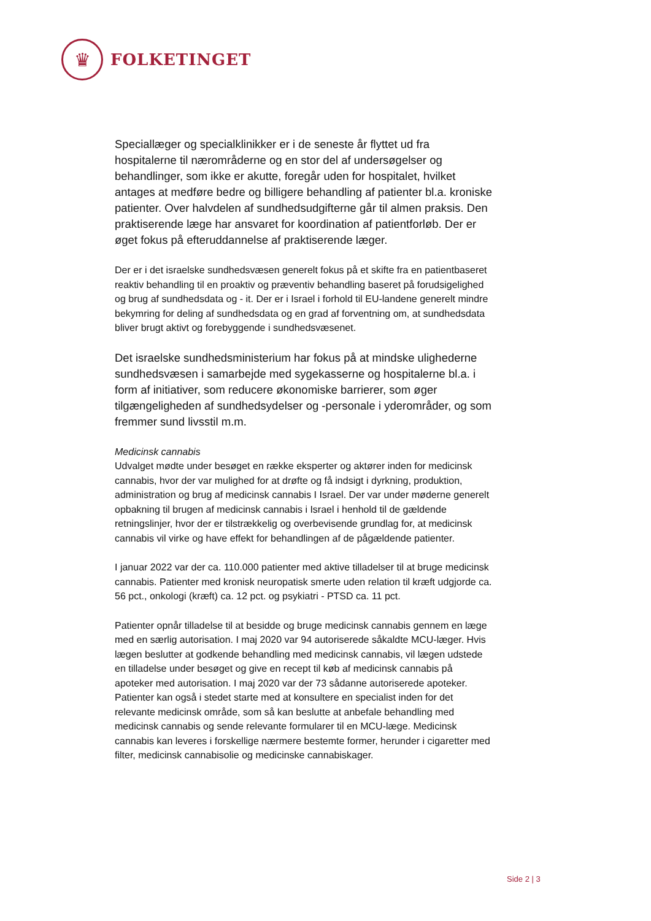♛
FOLKETINGET
Speciallæger og specialklinikker er i de seneste år flyttet ud fra hospitalerne til nærområderne og en stor del af undersøgelser og behandlinger, som ikke er akutte, foregår uden for hospitalet, hvilket antages at medføre bedre og billigere behandling af patienter bl.a. kroniske patienter. Over halvdelen af sundhedsudgifterne går til almen praksis. Den praktiserende læge har ansvaret for koordination af patientforløb. Der er øget fokus på efteruddannelse af praktiserende læger.
Der er i det israelske sundhedsvæsen generelt fokus på et skifte fra en patientbaseret reaktiv behandling til en proaktiv og præventiv behandling baseret på forudsigelighed og brug af sundhedsdata og - it. Der er i Israel i forhold til EU-landene generelt mindre bekymring for deling af sundhedsdata og en grad af forventning om, at sundhedsdata bliver brugt aktivt og forebyggende i sundhedsvæsenet.
Det israelske sundhedsministerium har fokus på at mindske ulighederne sundhedsvæsen i samarbejde med sygekasserne og hospitalerne bl.a. i form af initiativer, som reducere økonomiske barrierer, som øger tilgængeligheden af sundhedsydelser og -personale i yderområder, og som fremmer sund livsstil m.m.
Medicinsk cannabis
Udvalget mødte under besøget en række eksperter og aktører inden for medicinsk cannabis, hvor der var mulighed for at drøfte og få indsigt i dyrkning, produktion, administration og brug af medicinsk cannabis I Israel. Der var under møderne generelt opbakning til brugen af medicinsk cannabis i Israel i henhold til de gældende retningslinjer, hvor der er tilstrækkelig og overbevisende grundlag for, at medicinsk cannabis vil virke og have effekt for behandlingen af de pågældende patienter.
I januar 2022 var der ca. 110.000 patienter med aktive tilladelser til at bruge medicinsk cannabis. Patienter med kronisk neuropatisk smerte uden relation til kræft udgjorde ca. 56 pct., onkologi (kræft) ca. 12 pct. og psykiatri - PTSD ca. 11 pct.
Patienter opnår tilladelse til at besidde og bruge medicinsk cannabis gennem en læge med en særlig autorisation. I maj 2020 var 94 autoriserede såkaldte MCU-læger. Hvis lægen beslutter at godkende behandling med medicinsk cannabis, vil lægen udstede en tilladelse under besøget og give en recept til køb af medicinsk cannabis på apoteker med autorisation. I maj 2020 var der 73 sådanne autoriserede apoteker. Patienter kan også i stedet starte med at konsultere en specialist inden for det relevante medicinsk område, som så kan beslutte at anbefale behandling med medicinsk cannabis og sende relevante formularer til en MCU-læge. Medicinsk cannabis kan leveres i forskellige nærmere bestemte former, herunder i cigaretter med filter, medicinsk cannabisolie og medicinske cannabiskager.
Side 2 | 3